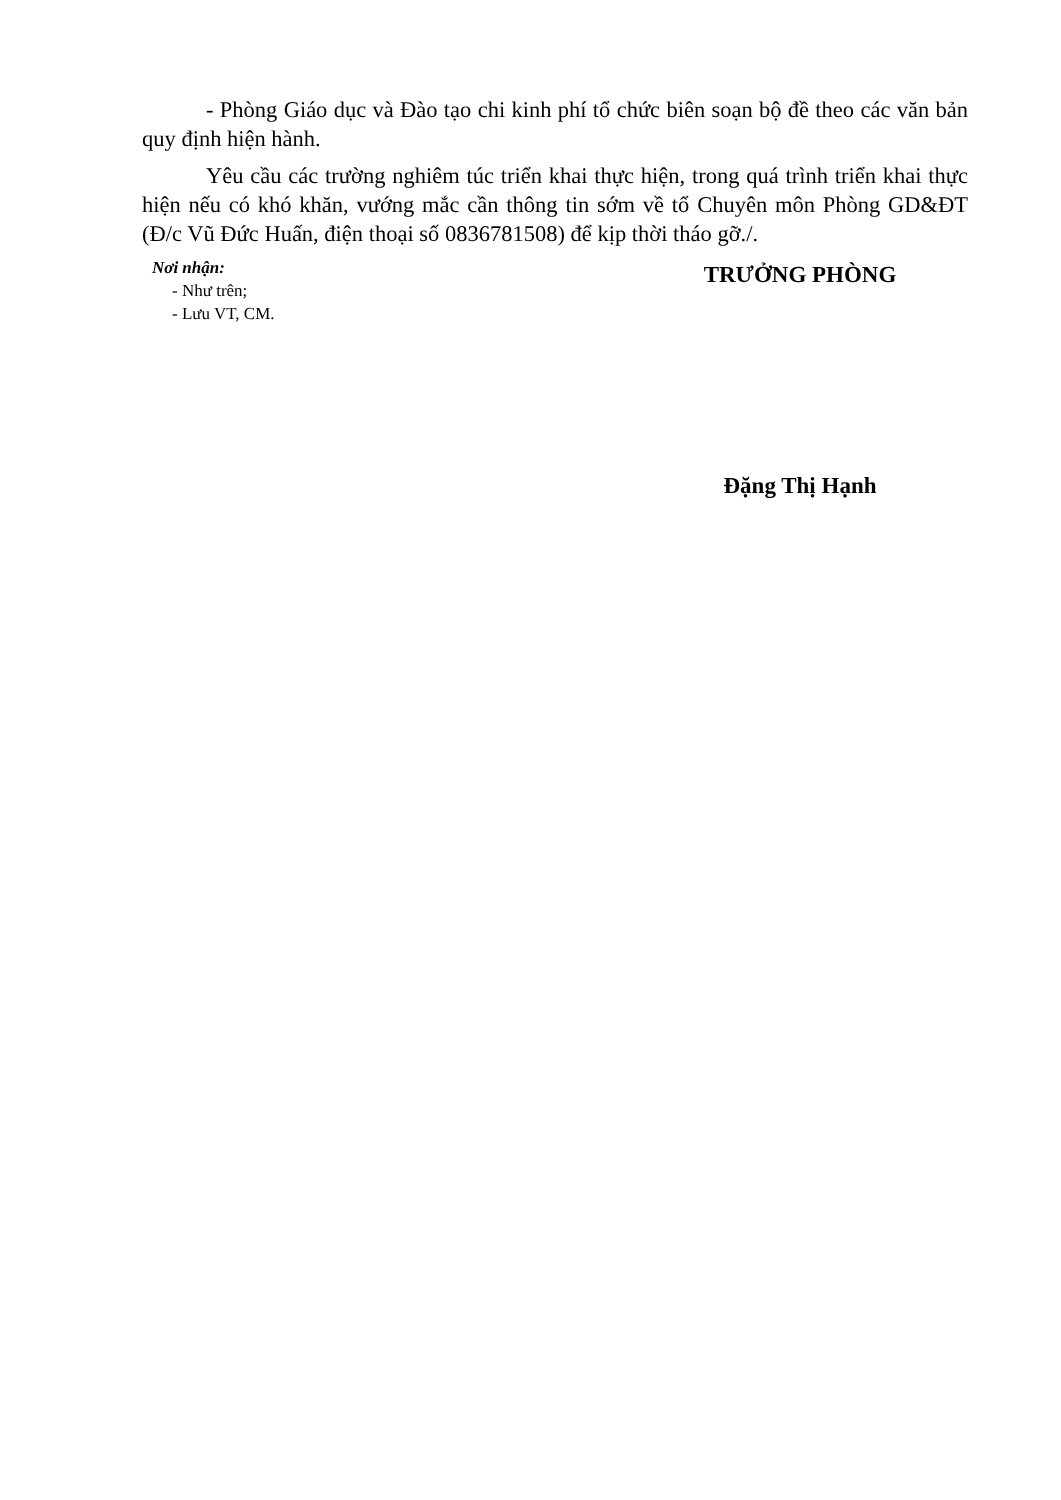- Phòng Giáo dục và Đào tạo chi kinh phí tổ chức biên soạn bộ đề theo các văn bản quy định hiện hành.
Yêu cầu các trường nghiêm túc triển khai thực hiện, trong quá trình triển khai thực hiện nếu có khó khăn, vướng mắc cần thông tin sớm về tổ Chuyên môn Phòng GD&ĐT (Đ/c Vũ Đức Huấn, điện thoại số 0836781508) để kịp thời tháo gỡ./.
Nơi nhận:
- Như trên;
- Lưu VT, CM.
TRƯỞNG PHÒNG
Đặng Thị Hạnh